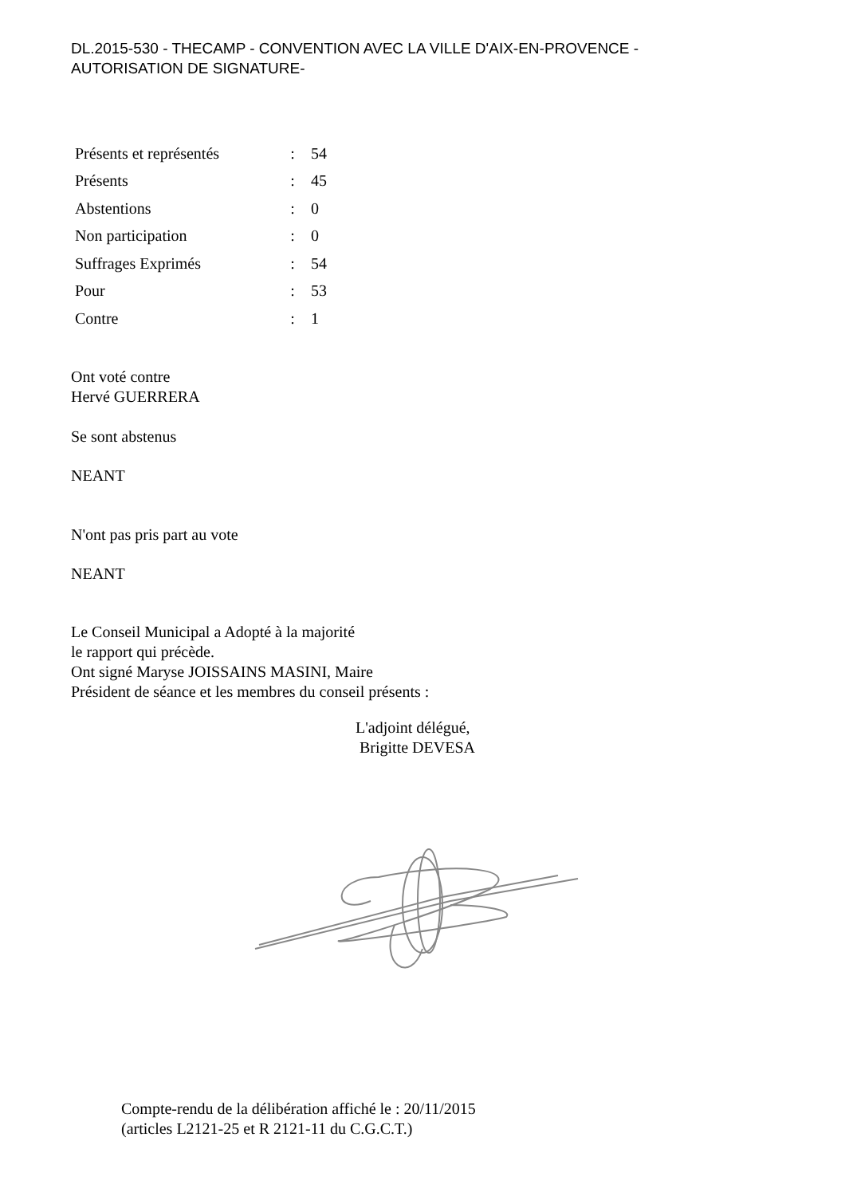DL.2015-530 - THECAMP - CONVENTION AVEC LA VILLE D'AIX-EN-PROVENCE -
AUTORISATION DE SIGNATURE-
| Présents et représentés | : | 54 |
| Présents | : | 45 |
| Abstentions | : | 0 |
| Non participation | : | 0 |
| Suffrages Exprimés | : | 54 |
| Pour | : | 53 |
| Contre | : | 1 |
Ont voté contre
Hervé GUERRERA
Se sont abstenus
NEANT
N'ont pas pris part au vote
NEANT
Le Conseil Municipal a Adopté à la majorité
le rapport qui précède.
Ont signé Maryse JOISSAINS MASINI, Maire
Président de séance et les membres du conseil présents :
L'adjoint délégué,
Brigitte DEVESA
Compte-rendu de la délibération affiché le : 20/11/2015
(articles L2121-25 et R 2121-11 du C.G.C.T.)